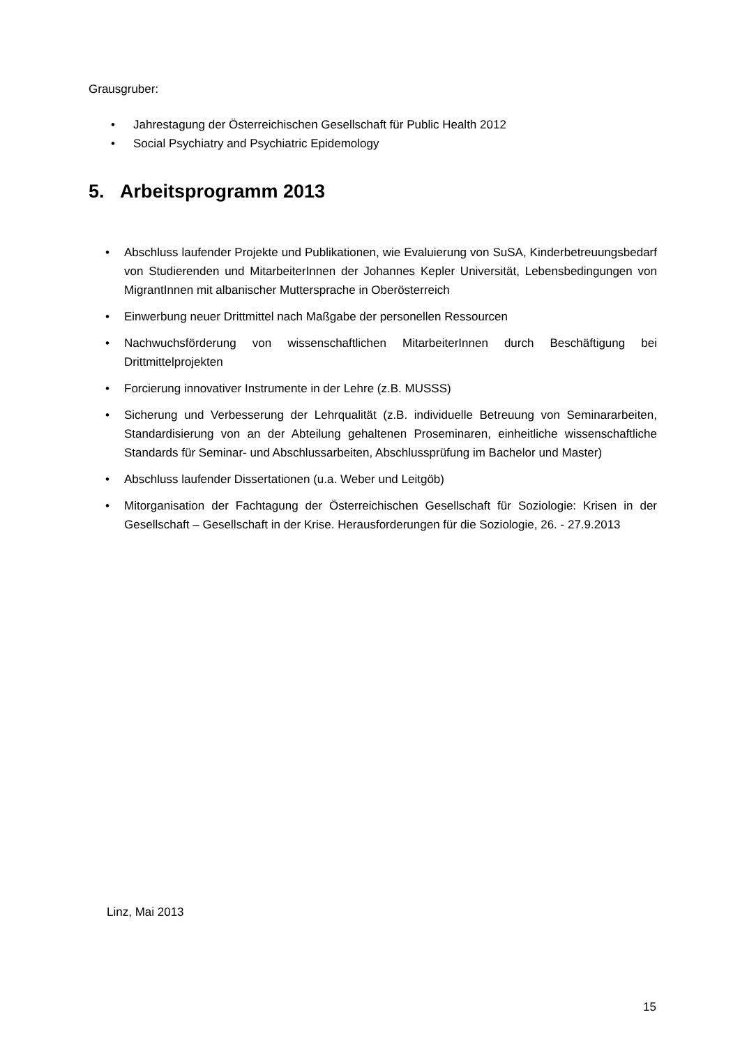Grausgruber:
• Jahrestagung der Österreichischen Gesellschaft für Public Health 2012
• Social Psychiatry and Psychiatric Epidemology
5. Arbeitsprogramm 2013
• Abschluss laufender Projekte und Publikationen, wie Evaluierung von SuSA, Kinderbetreuungsbedarf von Studierenden und MitarbeiterInnen der Johannes Kepler Universität, Lebensbedingungen von MigrantInnen mit albanischer Muttersprache in Oberösterreich
• Einwerbung neuer Drittmittel nach Maßgabe der personellen Ressourcen
• Nachwuchsförderung von wissenschaftlichen MitarbeiterInnen durch Beschäftigung bei Drittmittelprojekten
• Forcierung innovativer Instrumente in der Lehre (z.B. MUSSS)
• Sicherung und Verbesserung der Lehrqualität (z.B. individuelle Betreuung von Seminararbeiten, Standardisierung von an der Abteilung gehaltenen Proseminaren, einheitliche wissenschaftliche Standards für Seminar- und Abschlussarbeiten, Abschlussprüfung im Bachelor und Master)
• Abschluss laufender Dissertationen (u.a. Weber und Leitgöb)
• Mitorganisation der Fachtagung der Österreichischen Gesellschaft für Soziologie: Krisen in der Gesellschaft – Gesellschaft in der Krise. Herausforderungen für die Soziologie, 26. - 27.9.2013
Linz, Mai 2013
15